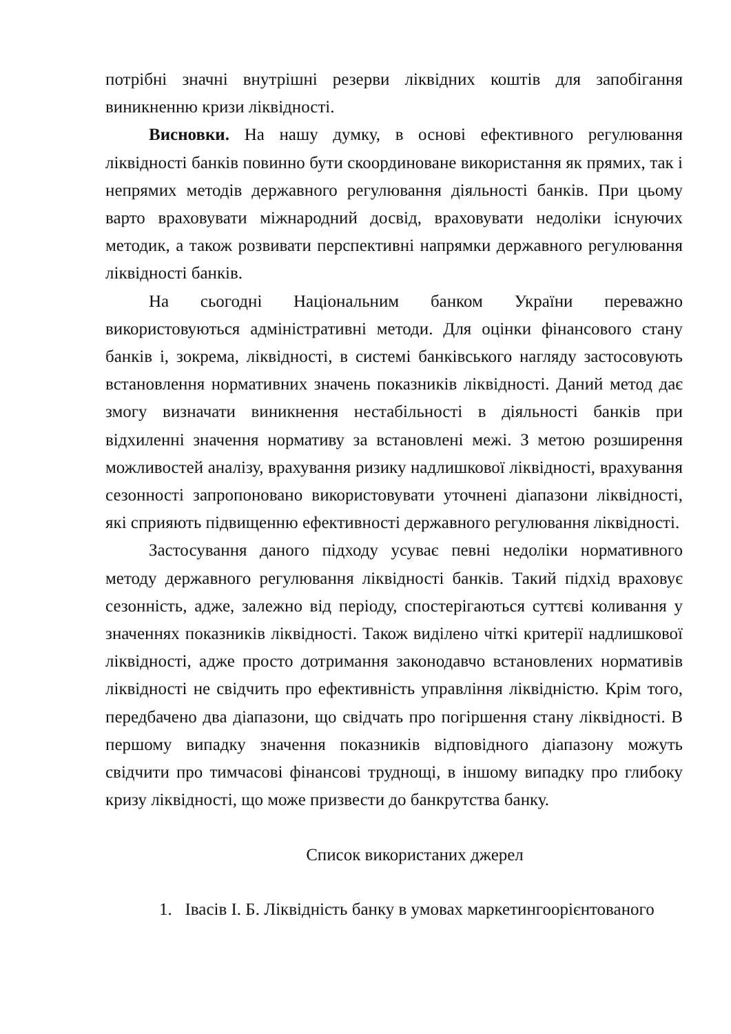потрібні значні внутрішні резерви ліквідних коштів для запобігання виникненню кризи ліквідності.
Висновки. На нашу думку, в основі ефективного регулювання ліквідності банків повинно бути скоординоване використання як прямих, так і непрямих методів державного регулювання діяльності банків. При цьому варто враховувати міжнародний досвід, враховувати недоліки існуючих методик, а також розвивати перспективні напрямки державного регулювання ліквідності банків.
На сьогодні Національним банком України переважно використовуються адміністративні методи. Для оцінки фінансового стану банків і, зокрема, ліквідності, в системі банківського нагляду застосовують встановлення нормативних значень показників ліквідності. Даний метод дає змогу визначати виникнення нестабільності в діяльності банків при відхиленні значення нормативу за встановлені межі. З метою розширення можливостей аналізу, врахування ризику надлишкової ліквідності, врахування сезонності запропоновано використовувати уточнені діапазони ліквідності, які сприяють підвищенню ефективності державного регулювання ліквідності.
Застосування даного підходу усуває певні недоліки нормативного методу державного регулювання ліквідності банків. Такий підхід враховує сезонність, адже, залежно від періоду, спостерігаються суттєві коливання у значеннях показників ліквідності. Також виділено чіткі критерії надлишкової ліквідності, адже просто дотримання законодавчо встановлених нормативів ліквідності не свідчить про ефективність управління ліквідністю. Крім того, передбачено два діапазони, що свідчать про погіршення стану ліквідності. В першому випадку значення показників відповідного діапазону можуть свідчити про тимчасові фінансові труднощі, в іншому випадку про глибоку кризу ліквідності, що може призвести до банкрутства банку.
Список використаних джерел
1. Івасів І. Б. Ліквідність банку в умовах маркетингоорієнтованого